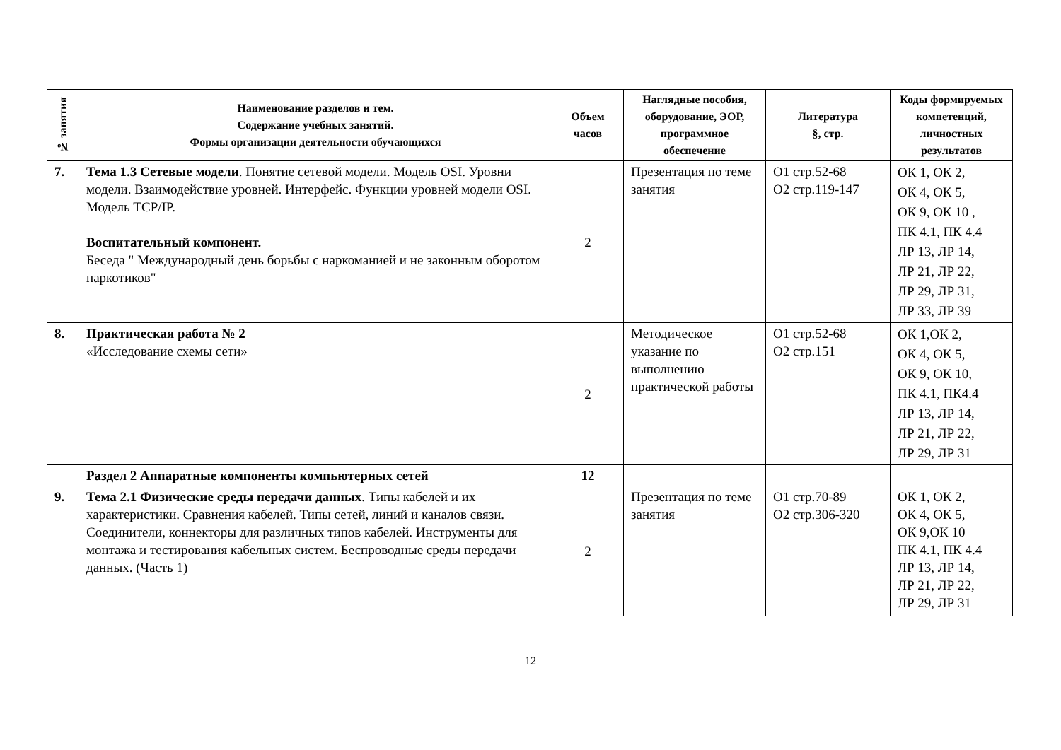| № занятия | Наименование разделов и тем. Содержание учебных занятий. Формы организации деятельности обучающихся | Объем часов | Наглядные пособия, оборудование, ЭОР, программное обеспечение | Литература §, стр. | Коды формируемых компетенций, личностных результатов |
| --- | --- | --- | --- | --- | --- |
| 7. | Тема 1.3 Сетевые модели . Понятие сетевой модели. Модель OSI. Уровни модели. Взаимодействие уровней. Интерфейс. Функции уровней модели OSI. Модель TCP/IP. Воспитательный компонент. Беседа " Международный день борьбы с наркоманией и не законным оборотом наркотиков" | 2 | Презентация по теме занятия | О1 стр.52-68 О2 стр.119-147 | ОК 1, ОК 2, ОК 4, ОК 5, ОК 9, ОК 10 , ПК 4.1, ПК 4.4 ЛР 13, ЛР 14, ЛР 21, ЛР 22, ЛР 29, ЛР 31, ЛР 33, ЛР 39 |
| 8. | Практическая работа № 2 «Исследование схемы сети» | 2 | Методическое указание по выполнению практической работы | О1 стр.52-68 О2 стр.151 | ОК 1,ОК 2, ОК 4, ОК 5, ОК 9, ОК 10, ПК 4.1, ПК4.4 ЛР 13, ЛР 14, ЛР 21, ЛР 22, ЛР 29, ЛР 31 |
| | Раздел 2 Аппаратные компоненты компьютерных сетей | 12 | | | |
| 9. | Тема 2.1 Физические среды передачи данных . Типы кабелей и их характеристики. Сравнения кабелей. Типы сетей, линий и каналов связи. Соединители, коннекторы для различных типов кабелей. Инструменты для монтажа и тестирования кабельных систем. Беспроводные среды передачи данных. (Часть 1) | 2 | Презентация по теме занятия | О1 стр.70-89 О2 стр.306-320 | ОК 1, ОК 2, ОК 4, ОК 5, ОК 9,ОК 10 ПК 4.1, ПК 4.4 ЛР 13, ЛР 14, ЛР 21, ЛР 22, ЛР 29, ЛР 31 |
12